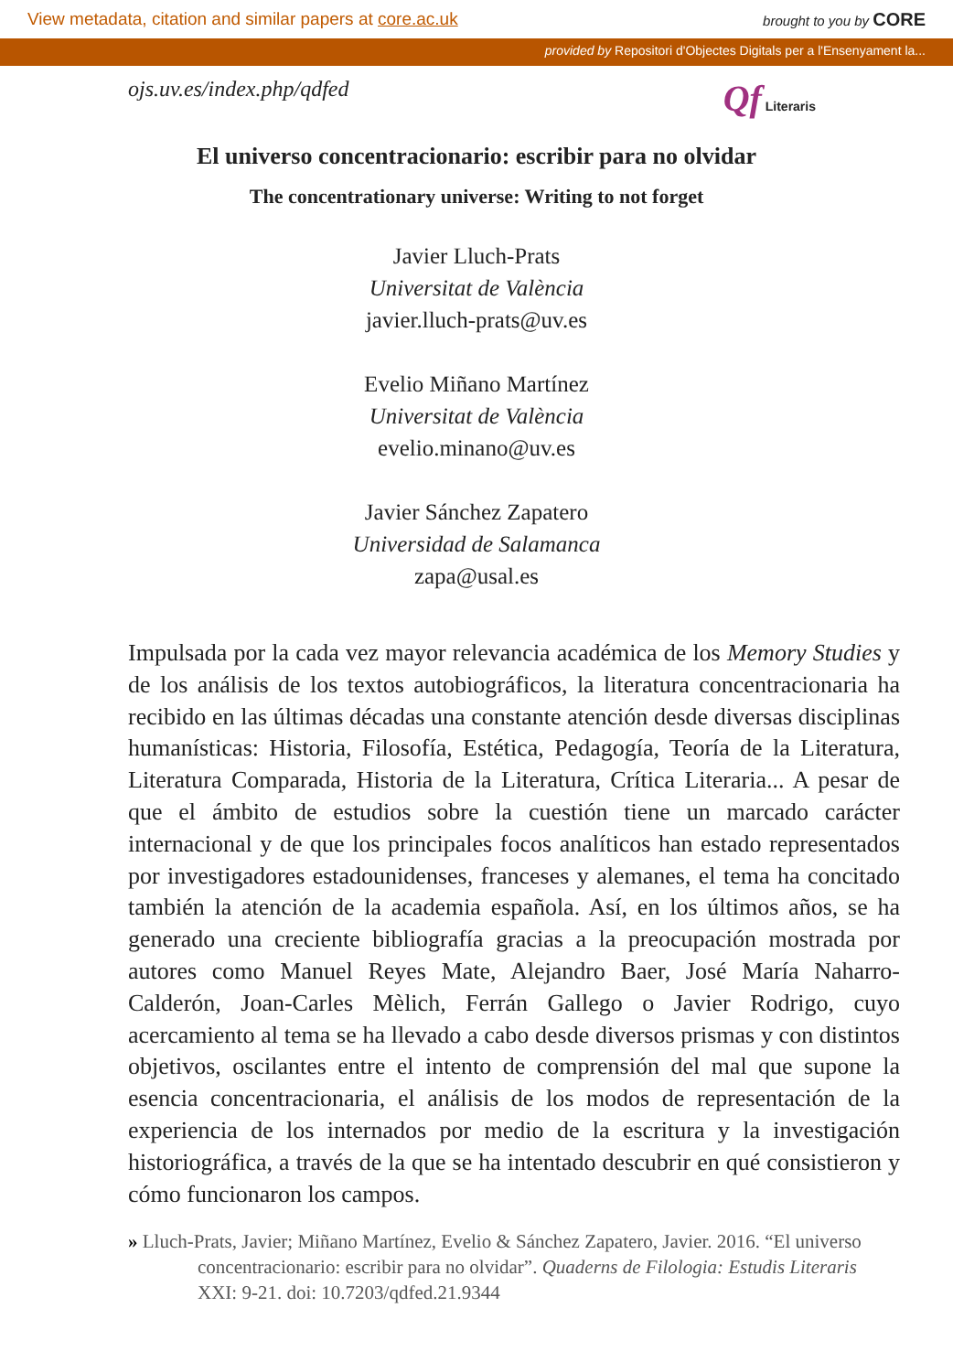View metadata, citation and similar papers at core.ac.uk
brought to you by CORE
provided by Repositori d'Objectes Digitals per a l'Ensenyament la...
ojs.uv.es/index.php/qdfed
Qf Literaris
El universo concentracionario: escribir para no olvidar
The concentrationary universe: Writing to not forget
Javier Lluch-Prats
Universitat de València
javier.lluch-prats@uv.es
Evelio Miñano Martínez
Universitat de València
evelio.minano@uv.es
Javier Sánchez Zapatero
Universidad de Salamanca
zapa@usal.es
Impulsada por la cada vez mayor relevancia académica de los Memory Studies y de los análisis de los textos autobiográficos, la literatura concentracionaria ha recibido en las últimas décadas una constante atención desde diversas disciplinas humanísticas: Historia, Filosofía, Estética, Pedagogía, Teoría de la Literatura, Literatura Comparada, Historia de la Literatura, Crítica Literaria... A pesar de que el ámbito de estudios sobre la cuestión tiene un marcado carácter internacional y de que los principales focos analíticos han estado representados por investigadores estadounidenses, franceses y alemanes, el tema ha concitado también la atención de la academia española. Así, en los últimos años, se ha generado una creciente bibliografía gracias a la preocupación mostrada por autores como Manuel Reyes Mate, Alejandro Baer, José María Naharro-Calderón, Joan-Carles Mèlich, Ferrán Gallego o Javier Rodrigo, cuyo acercamiento al tema se ha llevado a cabo desde diversos prismas y con distintos objetivos, oscilantes entre el intento de comprensión del mal que supone la esencia concentracionaria, el análisis de los modos de representación de la experiencia de los internados por medio de la escritura y la investigación historiográfica, a través de la que se ha intentado descubrir en qué consistieron y cómo funcionaron los campos.
» Lluch-Prats, Javier; Miñano Martínez, Evelio & Sánchez Zapatero, Javier. 2016. “El universo concentracionario: escribir para no olvidar”. Quaderns de Filologia: Estudis Literaris XXI: 9-21. doi: 10.7203/qdfed.21.9344